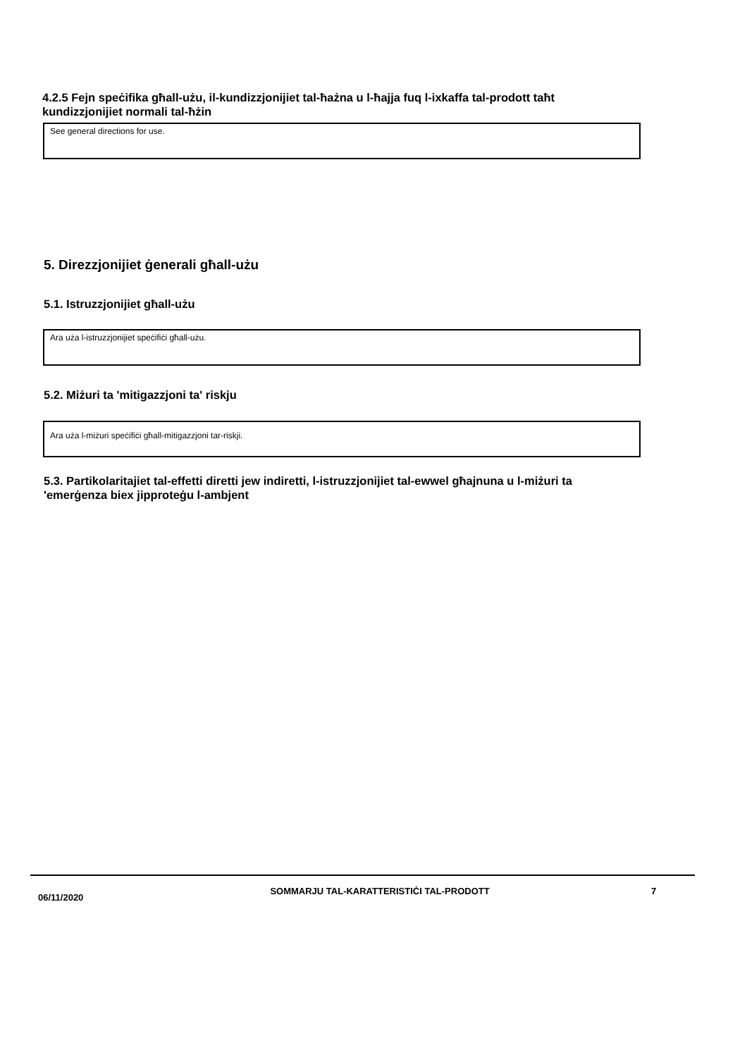4.2.5 Fejn speċifika għall-użu, il-kundizzjonijiet tal-ħażna u l-ħajja fuq l-ixkaffa tal-prodott taħt kundizzjonijiet normali tal-ħżin
See general directions for use.
5. Direzzjonijiet ġenerali għall-użu
5.1. Istruzzjonijiet għall-użu
Ara uża l-istruzzjonijiet speċifiċi għall-użu.
5.2. Miżuri ta 'mitigazzjoni ta' riskju
Ara uża l-miżuri speċifiċi għall-mitigazzjoni tar-riskji.
5.3. Partikolaritajiet tal-effetti diretti jew indiretti, l-istruzzjonijiet tal-ewwel għajnuna u l-miżuri ta 'emerġenza biex jipproteġu l-ambjent
06/11/2020
SOMMARJU TAL-KARATTERISTIĊI TAL-PRODOTT 7